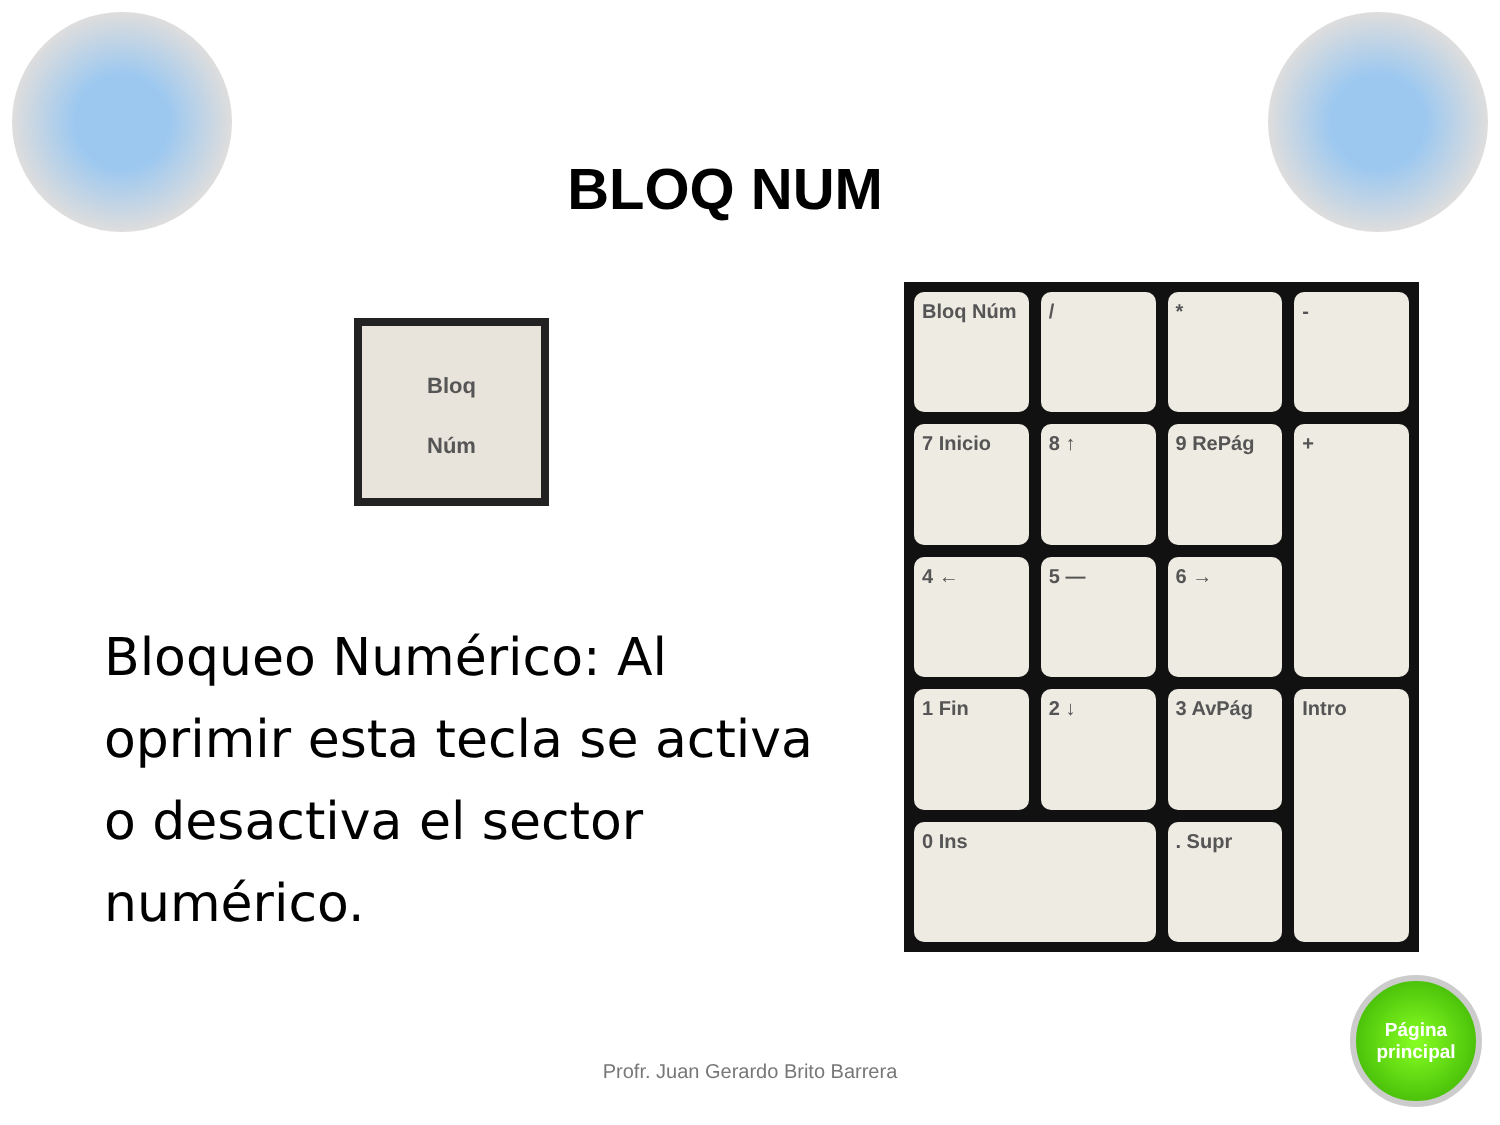BLOQ NUM
Bloq
Núm
Bloqueo Numérico: Al oprimir esta tecla se activa o desactiva el sector numérico.
Bloq Núm
/
*
-
7 Inicio
8 ↑
9 RePág
+
4 ←
5 —
6 →
1 Fin
2 ↓
3 AvPág
Intro
0 Ins
. Supr
Profr. Juan Gerardo Brito Barrera
Página
principal